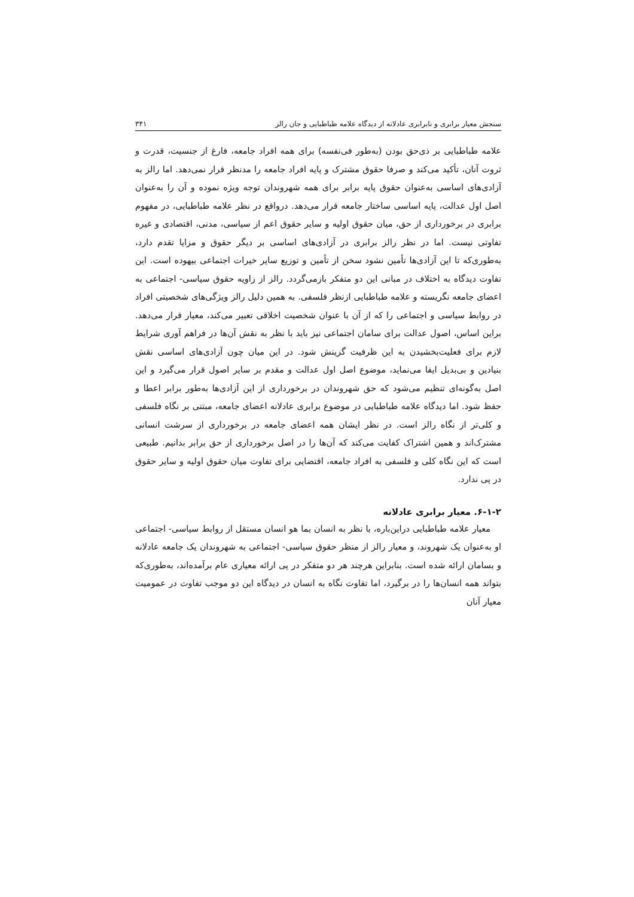سنجش معیار برابری و نابرابری عادلانه از دیدگاه علامه طباطبایی و جان رالز ۳۴۱
علامه طباطبایی بر ذی‌حق بودن (به‌طور فی‌نفسه) برای همه افراد جامعه، فارغ از جنسیت، قدرت و ثروت آنان، تأکید می‌کند و صرفا حقوق مشترک و پایه افراد جامعه را مدنظر قرار نمی‌دهد. اما رالز به آزادی‌های اساسی به‌عنوان حقوق پایه برابر برای همه شهروندان توجه ویژه نموده و آن را به‌عنوان اصل اول عدالت، پایه اساسی ساختار جامعه قرار می‌دهد. درواقع در نظر علامه طباطبایی، در مفهوم برابری در برخورداری از حق، میان حقوق اولیه و سایر حقوق اعم از سیاسی، مدنی، اقتصادی و غیره تفاوتی نیست. اما در نظر رالز برابری در آزادی‌های اساسی بر دیگر حقوق و مزایا تقدم دارد، به‌طوری‌که تا این آزادی‌ها تأمین نشود سخن از تأمین و توزیع سایر خیرات اجتماعی بیهوده است. این تفاوت دیدگاه به اختلاف در مبانی این دو متفکر بازمی‌گردد. رالز از زاویه حقوق سیاسی- اجتماعی به اعضای جامعه نگریسته و علامه طباطبایی ازنظر فلسفی. به همین دلیل رالز ویژگی‌های شخصیتی افراد در روابط سیاسی و اجتماعی را که از آن با عنوان شخصیت اخلاقی تعبیر می‌کند، معیار قرار می‌دهد. براین اساس، اصول عدالت برای سامان اجتماعی نیز باید با نظر به نقش آن‌ها در فراهم آوری شرایط لازم برای فعلیت‌بخشیدن به این ظرفیت گزینش شود. در این میان چون آزادی‌های اساسی نقش بنیادین و بی‌بدیل ایفا می‌نماید، موضوع اصل اول عدالت و مقدم بر سایر اصول قرار می‌گیرد و این اصل به‌گونه‌ای تنظیم می‌شود که حق شهروندان در برخورداری از این آزادی‌ها به‌طور برابر اعطا و حفظ شود. اما دیدگاه علامه طباطبایی در موضوع برابری عادلانه اعضای جامعه، مبتنی بر نگاه فلسفی و کلی‌تر از نگاه رالز است. در نظر ایشان همه اعضای جامعه در برخورداری از سرشت انسانی مشترک‌اند و همین اشتراک کفایت می‌کند که آن‌ها را در اصل برخورداری از حق برابر بدانیم. طبیعی است که این نگاه کلی و فلسفی به افراد جامعه، اقتضایی برای تفاوت میان حقوق اولیه و سایر حقوق در پی ندارد.
۶-۱-۲. معیار برابری عادلانه
معیار علامه طباطبایی دراین‌باره، با نظر به انسان بما هو انسان مستقل از روابط سیاسی- اجتماعی او به‌عنوان یک شهروند، و معیار رالز از منظر حقوق سیاسی- اجتماعی به شهروندان یک جامعه عادلانه و بسامان ارائه شده است. بنابراین هرچند هر دو متفکر در پی ارائه معیاری عام برآمده‌اند، به‌طوری‌که بتواند همه انسان‌ها را در برگیرد، اما تفاوت نگاه به انسان در دیدگاه این دو موجب تفاوت در عمومیت معیار آنان